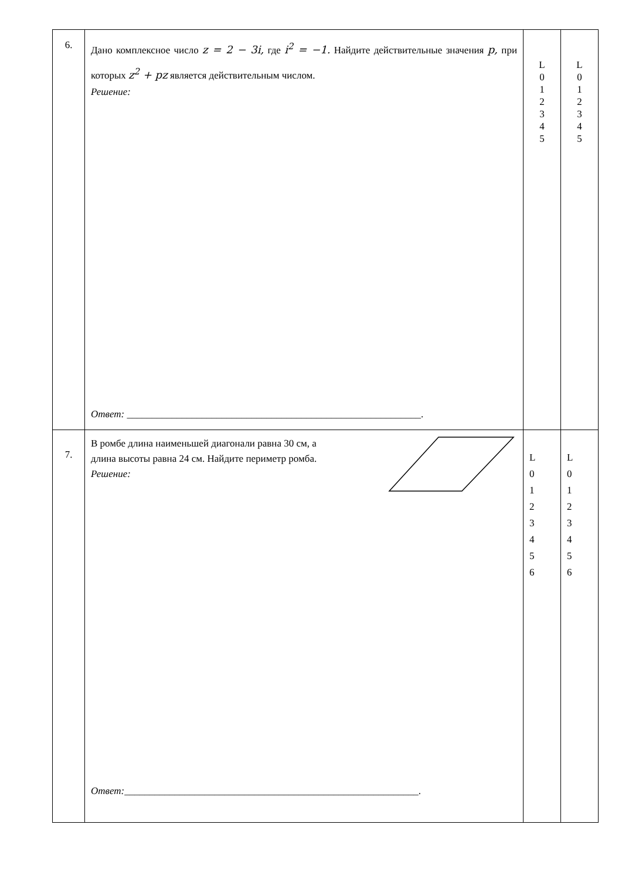| 6. | Дано комплексное число z = 2 − 3i, где i<sup>2</sup> = −1. Найдите действительные значения p, при которых z<sup>2</sup> + pz является действительным числом. Решение: Ответ: ___________________________________________________________. | L 0 1 2 3 4 5 | L 0 1 2 3 4 5 |
| 7. | В ромбе длина наименьшей диагонали равна 30 см, а длина высоты равна 24 см. Найдите периметр ромба. Решение: Ответ: ___________________________________________________________. | L 0 1 2 3 4 5 6 | L 0 1 2 3 4 5 6 |